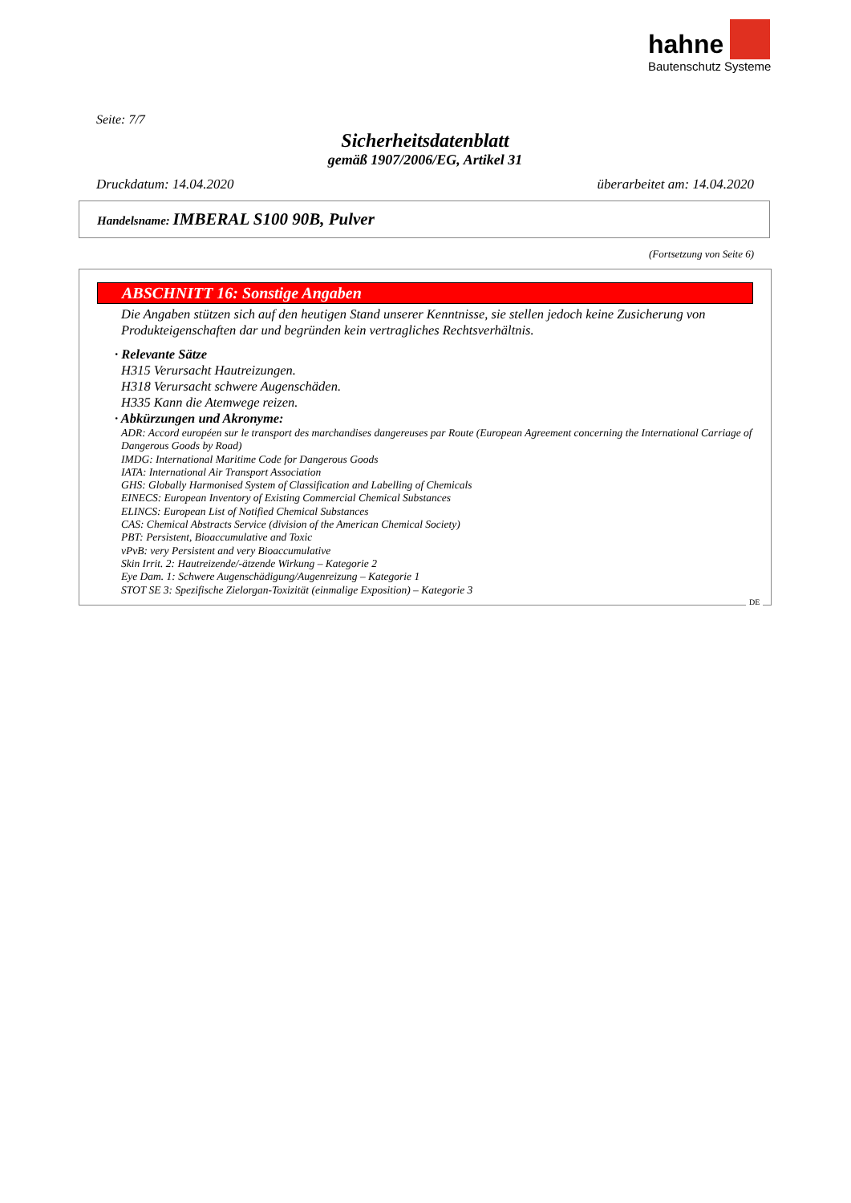hahne
Bautenschutz Systeme
Seite: 7/7
Sicherheitsdatenblatt
gemäß 1907/2006/EG, Artikel 31
Druckdatum: 14.04.2020 überarbeitet am: 14.04.2020
Handelsname: IMBERAL S100 90B, Pulver
(Fortsetzung von Seite 6)
ABSCHNITT 16: Sonstige Angaben
Die Angaben stützen sich auf den heutigen Stand unserer Kenntnisse, sie stellen jedoch keine Zusicherung von Produkteigenschaften dar und begründen kein vertragliches Rechtsverhältnis.
· Relevante Sätze
H315 Verursacht Hautreizungen.
H318 Verursacht schwere Augenschäden.
H335 Kann die Atemwege reizen.
· Abkürzungen und Akronyme:
ADR: Accord européen sur le transport des marchandises dangereuses par Route (European Agreement concerning the International Carriage of Dangerous Goods by Road)
IMDG: International Maritime Code for Dangerous Goods
IATA: International Air Transport Association
GHS: Globally Harmonised System of Classification and Labelling of Chemicals
EINECS: European Inventory of Existing Commercial Chemical Substances
ELINCS: European List of Notified Chemical Substances
CAS: Chemical Abstracts Service (division of the American Chemical Society)
PBT: Persistent, Bioaccumulative and Toxic
vPvB: very Persistent and very Bioaccumulative
Skin Irrit. 2: Hautreizende/-ätzende Wirkung – Kategorie 2
Eye Dam. 1: Schwere Augenschädigung/Augenreizung – Kategorie 1
STOT SE 3: Spezifische Zielorgan-Toxizität (einmalige Exposition) – Kategorie 3
DE